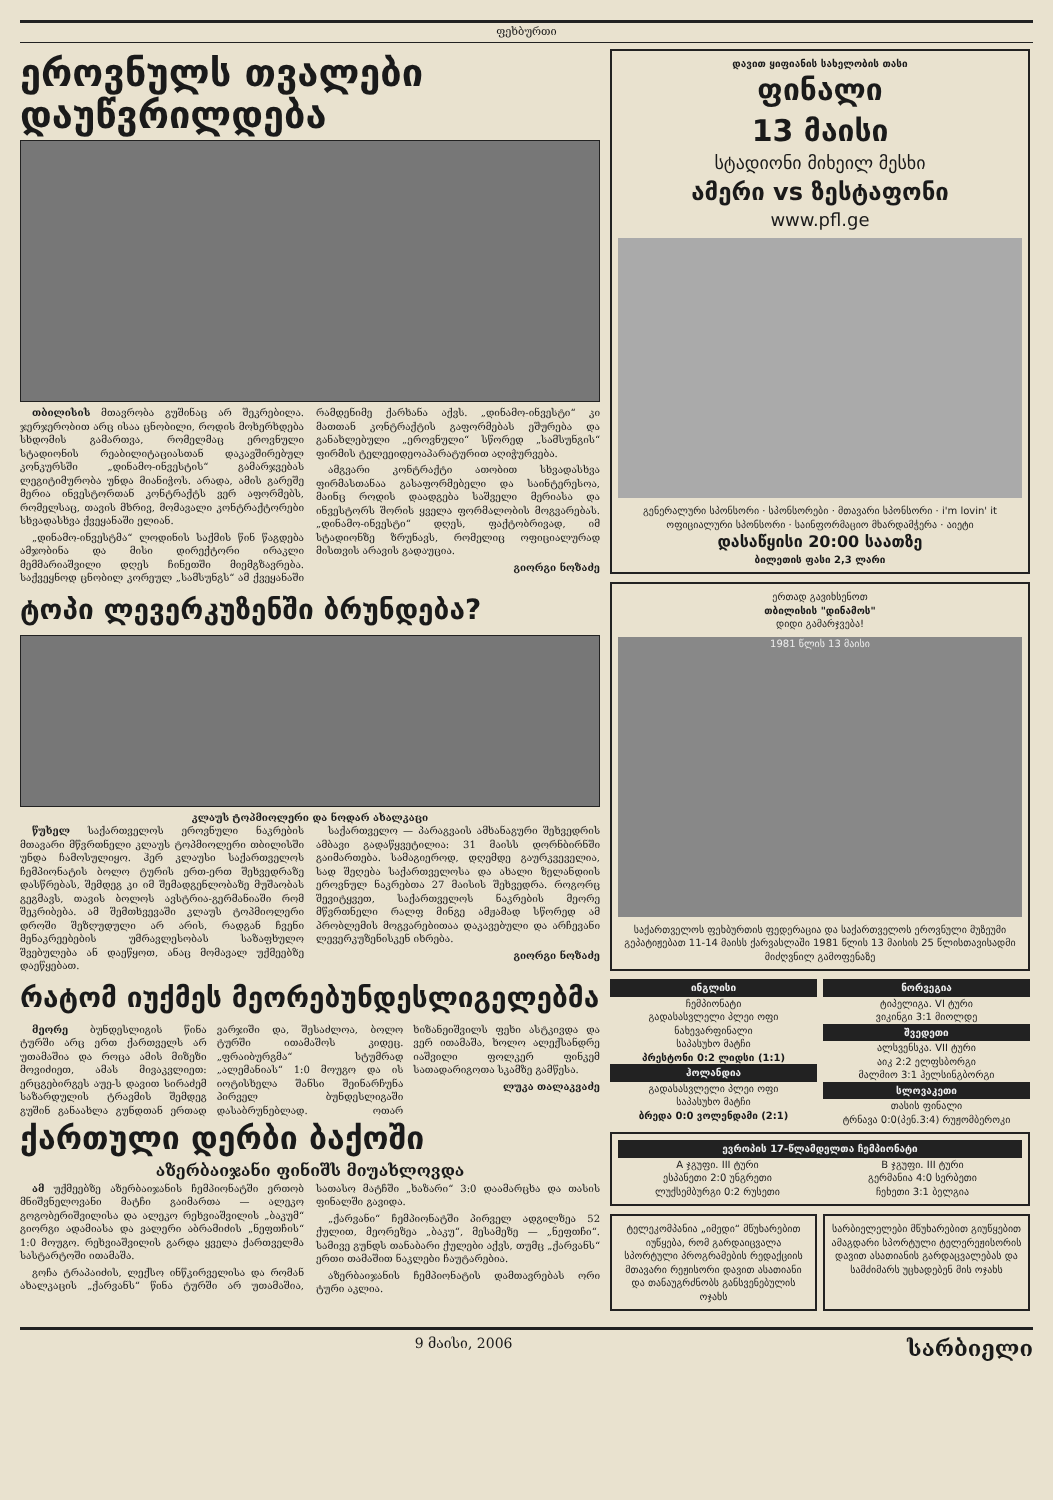ფეხბურთი
ეროვნულს თვალები დაუწვრილდება
თბილისის მთავრობა გუშინაც არ შეკრებილა. ჯერჯერობით არც ისაა ცნობილი, როდის მოხერხდება სხდომის გამართვა, რომელმაც ეროვნული სტადიონის რეაბილიტაციასთან დაკავშირებულ კონკურსში „დინამო-ინვესტის“ გამარჯვებას ლეგიტიმურობა უნდა მიანიჭოს. არადა, ამის გარეშე მერია ინვესტორთან კონტრაქტს ვერ აფორმებს, რომელსაც, თავის მხრივ, მომავალი კონტრაქტორები სხვადასხვა ქვეყანაში ელიან.
„დინამო-ინვესტმა“ ლოდინის საქმის წინ წაგდება ამჯობინა და მისი დირექტორი ირაკლი მემმარიაშვილი დღეს ჩინეთში მიემგზავრება. საქვეყნოდ ცნობილ კორეულ „სამსუნგს“ ამ ქვეყანაში რამდენიმე ქარხანა აქვს. „დინამო-ინვესტი“ კი მათთან კონტრაქტის გაფორმებას ეშურება და განახლებული „ეროვნული“ სწორედ „სამსუნგის“ ფირმის ტელეეიდეოაპარატურით აღიჭურვება.
ამგვარი კონტრაქტი ათობით სხვადასხვა ფირმასთანაა გასაფორმებელი და საინტერესოა, მაინც როდის დაადგება საშველი მერიასა და ინვესტორს შორის ყველა ფორმალობის მოგვარებას. „დინამო-ინვესტი“ დღეს, ფაქტობრივად, იმ სტადიონზე ზრუნავს, რომელიც ოფიციალურად მისთვის არავის გადაუცია.
გიორგი ნოზაძე
ტოპი ლევერკუზენში ბრუნდება?
კლაუს ტოპმიოლერი და ნოდარ ახალკაცი
წუხელ საქართველოს ეროვნული ნაკრების მთავარი მწვრთნელი კლაუს ტოპმიოლერი თბილისში უნდა ჩამოსულიყო. ჰერ კლაუსი საქართველოს ჩემპიონატის ბოლო ტურის ერთ-ერთ შეხვედრაზე დასწრებას, შემდეგ კი იმ შემადგენლობაზე მუშაობას გეგმავს, თავის ბოლოს ავსტრია-გერმანიაში რომ შეკრიბება. ამ შემთხვევაში კლაუს ტოპმიოლერი დროში შეზღუდული არ არის, რადგან ჩვენი მენაკრეებების უმრავლესობას საზაფხულო შვებულება ან დაეწყოთ, ანაც მომავალ უქმეებზე დაეწყებათ.
საქართველო — პარაგვაის ამხანაგური შეხვედრის ამბავი გადაწყვეტილია: 31 მაისს დორნბირნში გაიმართება. სამაგიეროდ, დღემდე გაურკვეველია, სად შეღება საქართველოსა და ახალი ზელანდიის ეროვნულ ნაკრებთა 27 მაისის შეხვედრა. როგორც შევიტყვეთ, საქართველოს ნაკრების მეორე მწვრთნელი რალფ მინგე ამჟამად სწორედ ამ პრობლემის მოგვარებითაა დაკავებული და არჩევანი ლევერკუზენისკენ იხრება.
გიორგი ნოზაძე
რატომ იუქმეს მეორებუნდესლიგელებმა
მეორე ბუნდესლიგის წინა ტურში არც ერთ ქართველს არ უთამაშია და როცა ამის მიზეზი მოვიძიეთ, ამას მივაკვლიეთ: ერცგებირგეს აუე-ს დავით სირაძემ საზარდულის ტრავმის შემდეგ გუშინ განაახლა გუნდთან ერთად ვარჯიში და, შესაძლოა, ბოლო ტურში ითამაშოს კიდეც. „ფრაიბურგმა“ სტუმრად „ალემანიას“ 1:0 მოუგო და ის იოტისხელა შანსი შეინარჩუნა პირველ ბუნდესლიგაში დასაბრუნებლად. ოთარ ხიზანეიშვილს ფეხი ასტკივდა და ვერ ითამაშა, ხოლო ალექსანდრე იაშვილი ფოლკერ ფინკემ სათადარიგოთა სკამზე გამწესა.
ლუკა თალაკვაძე
ქართული დერბი ბაქოში
აზერბაიჯანი ფინიშს მიუახლოვდა
ამ უქმეებზე აზერბაიჯანის ჩემპიონატში ერთობ მნიშვნელოვანი მატჩი გაიმართა — ალეკო გოგობერიშვილისა და ალეკო რეხვიაშვილის „ბაკუმ“ გიორგი ადამიასა და ვალერი აბრამიძის „ნეფთჩის“ 1:0 მოუგო. რეხვიაშვილის გარდა ყველა ქართველმა სასტარტოში ითამაშა.
გოჩა ტრაპაიძის, ლექსო ინწკირველისა და რომან ახალკაცის „ქარვანს“ წინა ტურში არ უთამაშია, სათასო მატჩში „ხაზარი“ 3:0 დაამარცხა და თასის ფინალში გავიდა.
„ქარვანი“ ჩემპიონატში პირველ ადგილზეა 52 ქულით, მეორეზეა „ბაკუ“, მესამეზე — „ნეფთჩი“. სამივე გუნდს თანაბარი ქულები აქვს, თუმც „ქარვანს“ ერთი თამაშით ნაკლები ჩაუტარებია.
აზერბაიჯანის ჩემპიონატის დამთავრებას ორი ტური აკლია.
დავით ყიფიანის სახელობის თასი
ფინალი
13 მაისი
სტადიონი მიხეილ მესხი
ამერი vs ზესტაფონი
www.pfl.ge
გენერალური სპონსორი · სპონსორები · მთავარი სპონსორი · i'm lovin' it
ოფიციალური სპონსორი · საინფორმაციო მხარდამჭერა · აიეტი
დასაწყისი 20:00 საათზე
ბილეთის ფასი 2,3 ლარი
ერთად გავიხსენოთ
თბილისის "დინამოს"
დიდი გამარჯვება!
1981 წლის 13 მაისი
საქართველოს ფეხბურთის ფედერაცია და საქართველოს ეროვნული მუზეუმი გეპატიჟებათ 11-14 მაისს ქარვასლაში 1981 წლის 13 მაისის 25 წლისთავისადმი მიძღვნილ გამოფენაზე
ინგლისი
ჩემპიონატი
გადასასვლელი პლეი ოფი
ნახევარფინალი
საპასუხო მატჩი
პრესტონი 0:2 ლიდსი (1:1)
ჰოლანდია
გადასასვლელი პლეი ოფი
საპასუხო მატჩი
ბრედა 0:0 ვოლენდამი (2:1)
ნორვეგია
ტიპელიგა. VI ტური
ვიკინგი 3:1 მიოლდე
შვედეთი
ალსვენსკა. VII ტური
აიკ 2:2 ელფსბორგი
მალმიო 3:1 ჰელსინგბორგი
სლოვაკეთი
თასის ფინალი
ტრნავა 0:0(პენ.3:4) რუჟომბეროკი
ევროპის 17-წლამდელთა ჩემპიონატი
A ჯგუფი. III ტური
ესპანეთი 2:0 უნგრეთი
ლუქსემბურგი 0:2 რუსეთი
B ჯგუფი. III ტური
გერმანია 4:0 სერბეთი
ჩეხეთი 3:1 ბელგია
ტელეკომპანია „იმედი“ მწუხარებით იუწყება, რომ გარდაიცვალა სპორტული პროგრამების რედაქციის მთავარი რეჟისორი დავით ასათიანი და თანაუგრძნობს განსვენებულის ოჯახს
სარბიელელები მწუხარებით გიუწყებით ამაგდარი სპორტული ტელერეჟისორის დავით ასათიანის გარდაცვალებას და სამძიმარს უცხადებენ მის ოჯახს
9 მაისი, 2006 სარბიელი